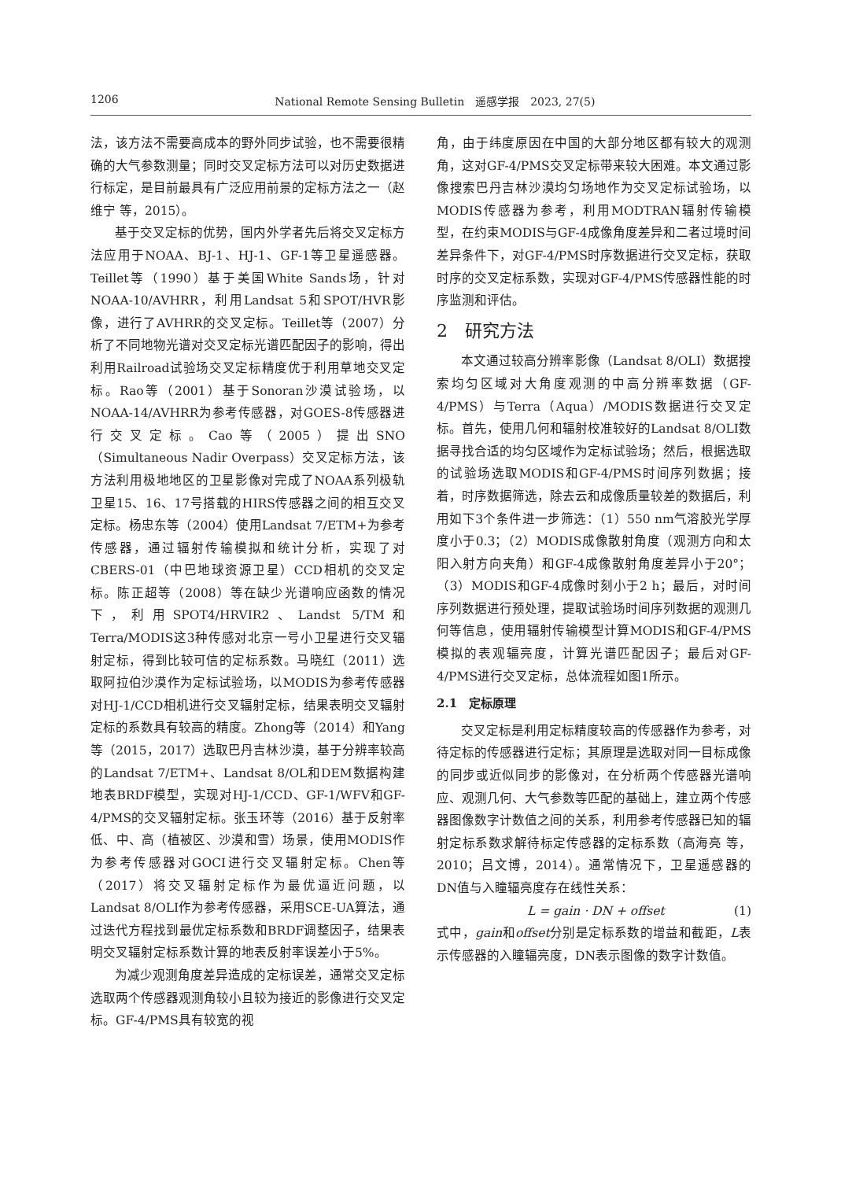1206 National Remote Sensing Bulletin　遥感学报　2023, 27(5)
法，该方法不需要高成本的野外同步试验，也不需要很精确的大气参数测量；同时交叉定标方法可以对历史数据进行标定，是目前最具有广泛应用前景的定标方法之一（赵维宁 等，2015）。
基于交叉定标的优势，国内外学者先后将交叉定标方法应用于NOAA、BJ-1、HJ-1、GF-1等卫星遥感器。Teillet等（1990）基于美国White Sands场，针对NOAA-10/AVHRR，利用Landsat 5和SPOT/HVR影像，进行了AVHRR的交叉定标。Teillet等（2007）分析了不同地物光谱对交叉定标光谱匹配因子的影响，得出利用Railroad试验场交叉定标精度优于利用草地交叉定标。Rao等（2001）基于Sonoran沙漠试验场，以NOAA-14/AVHRR为参考传感器，对GOES-8传感器进行交叉定标。Cao等（2005）提出SNO（Simultaneous Nadir Overpass）交叉定标方法，该方法利用极地地区的卫星影像对完成了NOAA系列极轨卫星15、16、17号搭载的HIRS传感器之间的相互交叉定标。杨忠东等（2004）使用Landsat 7/ETM+为参考传感器，通过辐射传输模拟和统计分析，实现了对CBERS-01（中巴地球资源卫星）CCD相机的交叉定标。陈正超等（2008）等在缺少光谱响应函数的情况下，利用SPOT4/HRVIR2、Landst 5/TM和Terra/MODIS这3种传感对北京一号小卫星进行交叉辐射定标，得到比较可信的定标系数。马晓红（2011）选取阿拉伯沙漠作为定标试验场，以MODIS为参考传感器对HJ-1/CCD相机进行交叉辐射定标，结果表明交叉辐射定标的系数具有较高的精度。Zhong等（2014）和Yang等（2015，2017）选取巴丹吉林沙漠，基于分辨率较高的Landsat 7/ETM+、Landsat 8/OL和DEM数据构建地表BRDF模型，实现对HJ-1/CCD、GF-1/WFV和GF-4/PMS的交叉辐射定标。张玉环等（2016）基于反射率低、中、高（植被区、沙漠和雪）场景，使用MODIS作为参考传感器对GOCI进行交叉辐射定标。Chen等（2017）将交叉辐射定标作为最优逼近问题，以Landsat 8/OLI作为参考传感器，采用SCE-UA算法，通过迭代方程找到最优定标系数和BRDF调整因子，结果表明交叉辐射定标系数计算的地表反射率误差小于5%。
为减少观测角度差异造成的定标误差，通常交叉定标选取两个传感器观测角较小且较为接近的影像进行交叉定标。GF-4/PMS具有较宽的视
角，由于纬度原因在中国的大部分地区都有较大的观测角，这对GF-4/PMS交叉定标带来较大困难。本文通过影像搜索巴丹吉林沙漠均匀场地作为交叉定标试验场，以MODIS传感器为参考，利用MODTRAN辐射传输模型，在约束MODIS与GF-4成像角度差异和二者过境时间差异条件下，对GF-4/PMS时序数据进行交叉定标，获取时序的交叉定标系数，实现对GF-4/PMS传感器性能的时序监测和评估。
2　研究方法
本文通过较高分辨率影像（Landsat 8/OLI）数据搜索均匀区域对大角度观测的中高分辨率数据（GF-4/PMS）与Terra（Aqua）/MODIS数据进行交叉定标。首先，使用几何和辐射校准较好的Landsat 8/OLI数据寻找合适的均匀区域作为定标试验场；然后，根据选取的试验场选取MODIS和GF-4/PMS时间序列数据；接着，时序数据筛选，除去云和成像质量较差的数据后，利用如下3个条件进一步筛选：（1）550 nm气溶胶光学厚度小于0.3；（2）MODIS成像散射角度（观测方向和太阳入射方向夹角）和GF-4成像散射角度差异小于20°；（3）MODIS和GF-4成像时刻小于2 h；最后，对时间序列数据进行预处理，提取试验场时间序列数据的观测几何等信息，使用辐射传输模型计算MODIS和GF-4/PMS模拟的表观辐亮度，计算光谱匹配因子；最后对GF-4/PMS进行交叉定标，总体流程如图1所示。
2.1　定标原理
交叉定标是利用定标精度较高的传感器作为参考，对待定标的传感器进行定标；其原理是选取对同一目标成像的同步或近似同步的影像对，在分析两个传感器光谱响应、观测几何、大气参数等匹配的基础上，建立两个传感器图像数字计数值之间的关系，利用参考传感器已知的辐射定标系数求解待标定传感器的定标系数（高海亮 等，2010；吕文博，2014）。通常情况下，卫星遥感器的DN值与入瞳辐亮度存在线性关系：
L = gain · DN + offset (1)
式中，gain和offset分别是定标系数的增益和截距，L表示传感器的入瞳辐亮度，DN表示图像的数字计数值。